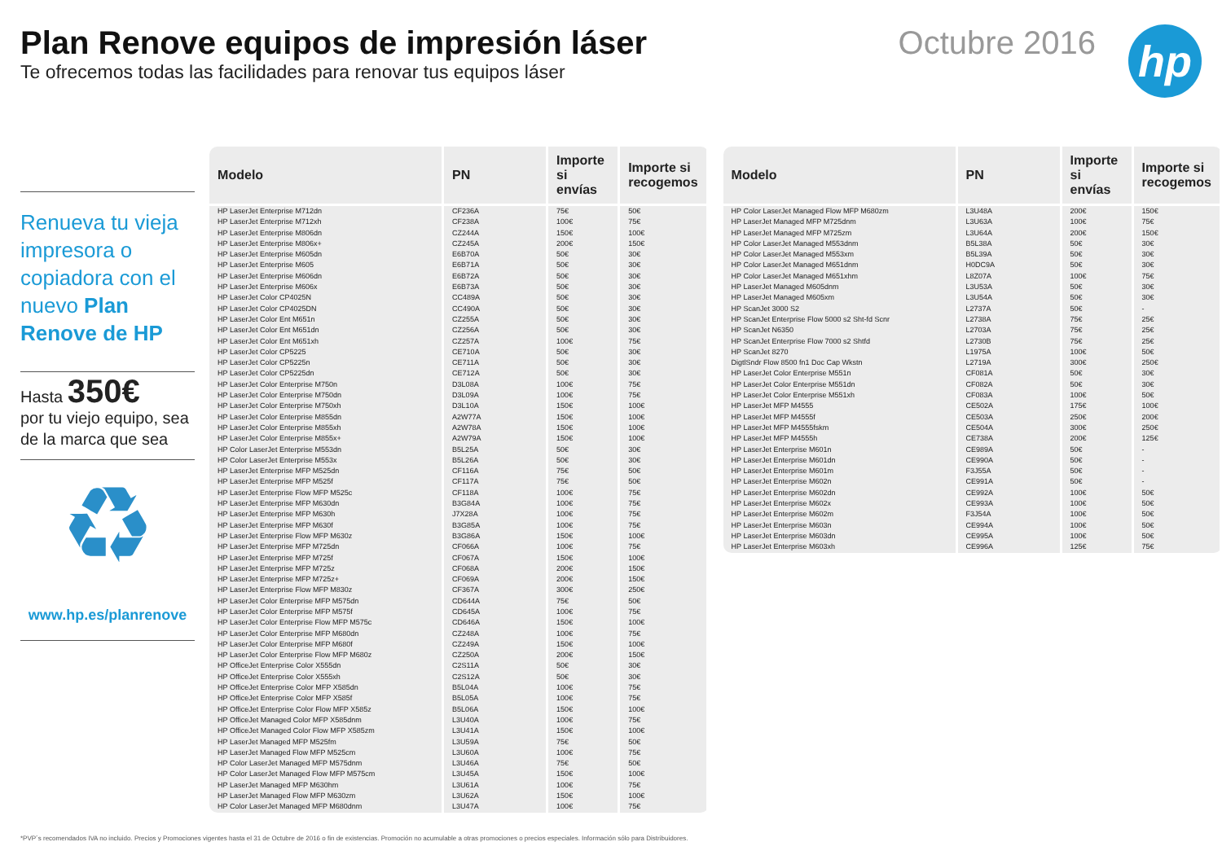Plan Renove equipos de impresión láser
Te ofrecemos todas las facilidades para renovar tus equipos láser
Octubre 2016
hp
Renueva tu vieja impresora o copiadora con el nuevo Plan Renove de HP
Hasta 350€
por tu viejo equipo, sea de la marca que sea
♻
www.hp.es/planrenove
| Modelo | PN | Importe si envías | Importe si recogemos |
| --- | --- | --- | --- |
| HP LaserJet Enterprise M712dn | CF236A | 75€ | 50€ |
| HP LaserJet Enterprise M712xh | CF238A | 100€ | 75€ |
| HP LaserJet Enterprise M806dn | CZ244A | 150€ | 100€ |
| HP LaserJet Enterprise M806x+ | CZ245A | 200€ | 150€ |
| HP LaserJet Enterprise M605dn | E6B70A | 50€ | 30€ |
| HP LaserJet Enterprise M605 | E6B71A | 50€ | 30€ |
| HP LaserJet Enterprise M606dn | E6B72A | 50€ | 30€ |
| HP LaserJet Enterprise M606x | E6B73A | 50€ | 30€ |
| HP LaserJet Color CP4025N | CC489A | 50€ | 30€ |
| HP LaserJet Color CP4025DN | CC490A | 50€ | 30€ |
| HP LaserJet Color Ent M651n | CZ255A | 50€ | 30€ |
| HP LaserJet Color Ent M651dn | CZ256A | 50€ | 30€ |
| HP LaserJet Color Ent M651xh | CZ257A | 100€ | 75€ |
| HP LaserJet Color CP5225 | CE710A | 50€ | 30€ |
| HP LaserJet Color CP5225n | CE711A | 50€ | 30€ |
| HP LaserJet Color CP5225dn | CE712A | 50€ | 30€ |
| HP LaserJet Color Enterprise M750n | D3L08A | 100€ | 75€ |
| HP LaserJet Color Enterprise M750dn | D3L09A | 100€ | 75€ |
| HP LaserJet Color Enterprise M750xh | D3L10A | 150€ | 100€ |
| HP LaserJet Color Enterprise M855dn | A2W77A | 150€ | 100€ |
| HP LaserJet Color Enterprise M855xh | A2W78A | 150€ | 100€ |
| HP LaserJet Color Enterprise M855x+ | A2W79A | 150€ | 100€ |
| HP Color LaserJet Enterprise M553dn | B5L25A | 50€ | 30€ |
| HP Color LaserJet Enterprise M553x | B5L26A | 50€ | 30€ |
| HP LaserJet Enterprise MFP M525dn | CF116A | 75€ | 50€ |
| HP LaserJet Enterprise MFP M525f | CF117A | 75€ | 50€ |
| HP LaserJet Enterprise Flow MFP M525c | CF118A | 100€ | 75€ |
| HP LaserJet Enterprise MFP M630dn | B3G84A | 100€ | 75€ |
| HP LaserJet Enterprise MFP M630h | J7X28A | 100€ | 75€ |
| HP LaserJet Enterprise MFP M630f | B3G85A | 100€ | 75€ |
| HP LaserJet Enterprise Flow MFP M630z | B3G86A | 150€ | 100€ |
| HP LaserJet Enterprise MFP M725dn | CF066A | 100€ | 75€ |
| HP LaserJet Enterprise MFP M725f | CF067A | 150€ | 100€ |
| HP LaserJet Enterprise MFP M725z | CF068A | 200€ | 150€ |
| HP LaserJet Enterprise MFP M725z+ | CF069A | 200€ | 150€ |
| HP LaserJet Enterprise Flow MFP M830z | CF367A | 300€ | 250€ |
| HP LaserJet Color Enterprise MFP M575dn | CD644A | 75€ | 50€ |
| HP LaserJet Color Enterprise MFP M575f | CD645A | 100€ | 75€ |
| HP LaserJet Color Enterprise Flow MFP M575c | CD646A | 150€ | 100€ |
| HP LaserJet Color Enterprise MFP M680dn | CZ248A | 100€ | 75€ |
| HP LaserJet Color Enterprise MFP M680f | CZ249A | 150€ | 100€ |
| HP LaserJet Color Enterprise Flow MFP M680z | CZ250A | 200€ | 150€ |
| HP OfficeJet Enterprise Color X555dn | C2S11A | 50€ | 30€ |
| HP OfficeJet Enterprise Color X555xh | C2S12A | 50€ | 30€ |
| HP OfficeJet Enterprise Color MFP X585dn | B5L04A | 100€ | 75€ |
| HP OfficeJet Enterprise Color MFP X585f | B5L05A | 100€ | 75€ |
| HP OfficeJet Enterprise Color Flow MFP X585z | B5L06A | 150€ | 100€ |
| HP OfficeJet Managed Color MFP X585dnm | L3U40A | 100€ | 75€ |
| HP OfficeJet Managed Color Flow MFP X585zm | L3U41A | 150€ | 100€ |
| HP LaserJet Managed MFP M525fm | L3U59A | 75€ | 50€ |
| HP LaserJet Managed Flow MFP M525cm | L3U60A | 100€ | 75€ |
| HP Color LaserJet Managed MFP M575dnm | L3U46A | 75€ | 50€ |
| HP Color LaserJet Managed Flow MFP M575cm | L3U45A | 150€ | 100€ |
| HP LaserJet Managed MFP M630hm | L3U61A | 100€ | 75€ |
| HP LaserJet Managed Flow MFP M630zm | L3U62A | 150€ | 100€ |
| HP Color LaserJet Managed MFP M680dnm | L3U47A | 100€ | 75€ |
| Modelo | PN | Importe si envías | Importe si recogemos |
| --- | --- | --- | --- |
| HP Color LaserJet Managed Flow MFP M680zm | L3U48A | 200€ | 150€ |
| HP LaserJet Managed MFP M725dnm | L3U63A | 100€ | 75€ |
| HP LaserJet Managed MFP M725zm | L3U64A | 200€ | 150€ |
| HP Color LaserJet Managed M553dnm | B5L38A | 50€ | 30€ |
| HP Color LaserJet Managed M553xm | B5L39A | 50€ | 30€ |
| HP Color LaserJet Managed M651dnm | H0DC9A | 50€ | 30€ |
| HP Color LaserJet Managed M651xhm | L8Z07A | 100€ | 75€ |
| HP LaserJet Managed M605dnm | L3U53A | 50€ | 30€ |
| HP LaserJet Managed M605xm | L3U54A | 50€ | 30€ |
| HP ScanJet 3000 S2 | L2737A | 50€ | - |
| HP ScanJet Enterprise Flow 5000 s2 Sht-fd Scnr | L2738A | 75€ | 25€ |
| HP ScanJet N6350 | L2703A | 75€ | 25€ |
| HP ScanJet Enterprise Flow 7000 s2 Shtfd | L2730B | 75€ | 25€ |
| HP ScanJet 8270 | L1975A | 100€ | 50€ |
| DigtlSndr Flow 8500 fn1 Doc Cap Wkstn | L2719A | 300€ | 250€ |
| HP LaserJet Color Enterprise M551n | CF081A | 50€ | 30€ |
| HP LaserJet Color Enterprise M551dn | CF082A | 50€ | 30€ |
| HP LaserJet Color Enterprise M551xh | CF083A | 100€ | 50€ |
| HP LaserJet MFP M4555 | CE502A | 175€ | 100€ |
| HP LaserJet MFP M4555f | CE503A | 250€ | 200€ |
| HP LaserJet MFP M4555fskm | CE504A | 300€ | 250€ |
| HP LaserJet MFP M4555h | CE738A | 200€ | 125€ |
| HP LaserJet Enterprise M601n | CE989A | 50€ | - |
| HP LaserJet Enterprise M601dn | CE990A | 50€ | - |
| HP LaserJet Enterprise M601m | F3J55A | 50€ | - |
| HP LaserJet Enterprise M602n | CE991A | 50€ | - |
| HP LaserJet Enterprise M602dn | CE992A | 100€ | 50€ |
| HP LaserJet Enterprise M602x | CE993A | 100€ | 50€ |
| HP LaserJet Enterprise M602m | F3J54A | 100€ | 50€ |
| HP LaserJet Enterprise M603n | CE994A | 100€ | 50€ |
| HP LaserJet Enterprise M603dn | CE995A | 100€ | 50€ |
| HP LaserJet Enterprise M603xh | CE996A | 125€ | 75€ |
*PVP´s recomendados IVA no incluido. Precios y Promociones vigentes hasta el 31 de Octubre de 2016 o fin de existencias. Promoción no acumulable a otras promociones o precios especiales. Información sólo para Distribuidores.